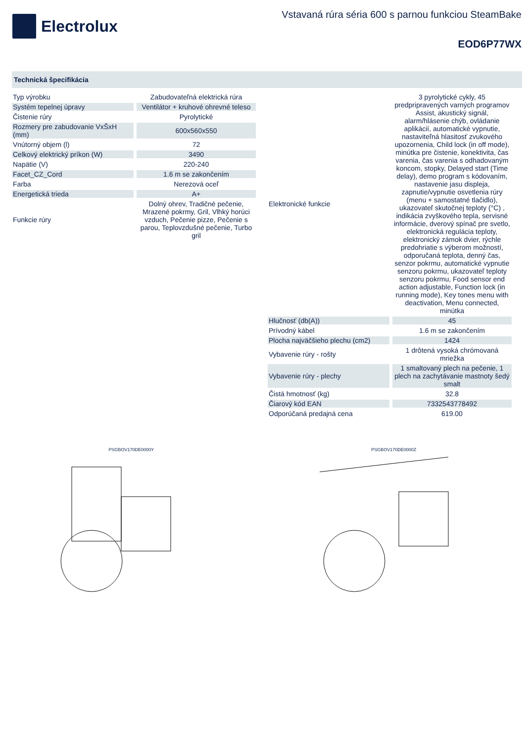Electrolux
Vstavaná rúra séria 600 s parnou funkciou SteamBake
EOD6P77WX
Technická špecifikácia
| Typ výrobku | Zabudovateľná elektrická rúra |
| Systém tepelnej úpravy | Ventilátor + kruhové ohrevné teleso |
| Čistenie rúry | Pyrolytické |
| Rozmery pre zabudovanie VxŠxH (mm) | 600x560x550 |
| Vnútorný objem (l) | 72 |
| Celkový elektrický príkon (W) | 3490 |
| Napätie (V) | 220-240 |
| Facet_CZ_Cord | 1.6 m se zakončením |
| Farba | Nerezová oceľ |
| Energetická trieda | A+ |
| Funkcie rúry | Dolný ohrev, Tradičné pečenie, Mrazené pokrmy, Gril, Vlhký horúci vzduch, Pečenie pizze, Pečenie s parou, Teplovzdušné pečenie, Turbo gril |
| Elektronické funkcie | 3 pyrolytické cykly, 45 predpripravených varných programov Assist, akustický signál, alarm/hlásenie chýb, ovládanie aplikácií, automatické vypnutie, nastaviteľná hlasitosť zvukového upozornenia, Child lock (in off mode), minútka pre čistenie, konektivita, čas varenia, čas varenia s odhadovaným koncom, stopky, Delayed start (Time delay), demo program s kódovaním, nastavenie jasu displeja, zapnutie/vypnutie osvetlenia rúry (menu + samostatné tlačidlo), ukazovateľ skutočnej teploty (°C) , indikácia zvyškového tepla, servisné informácie, dverový spínač pre svetlo, elektronická regulácia teploty, elektronický zámok dvier, rýchle predohriatie s výberom možností, odporučaná teplota, denný čas, senzor pokrmu, automatické vypnutie senzoru pokrmu, ukazovateľ teploty senzoru pokrmu, Food sensor end action adjustable, Function lock (in running mode), Key tones menu with deactivation, Menu connected, minútka |
| Hlučnosť (db(A)) | 45 |
| Prívodný kábel | 1.6 m se zakončením |
| Plocha najväčšieho plechu (cm2) | 1424 |
| Vybavenie rúry - rošty | 1 drôtená vysoká chrómovaná mriežka |
| Vybavenie rúry - plechy | 1 smaltovaný plech na pečenie, 1 plech na zachytávanie mastnoty šedý smalt |
| Čistá hmotnosť (kg) | 32.8 |
| Čiarový kód EAN | 7332543778492 |
| Odporúčaná predajná cena | 619.00 |
PSGBOV170DE0000Y
PSGBOV170DE0000Z